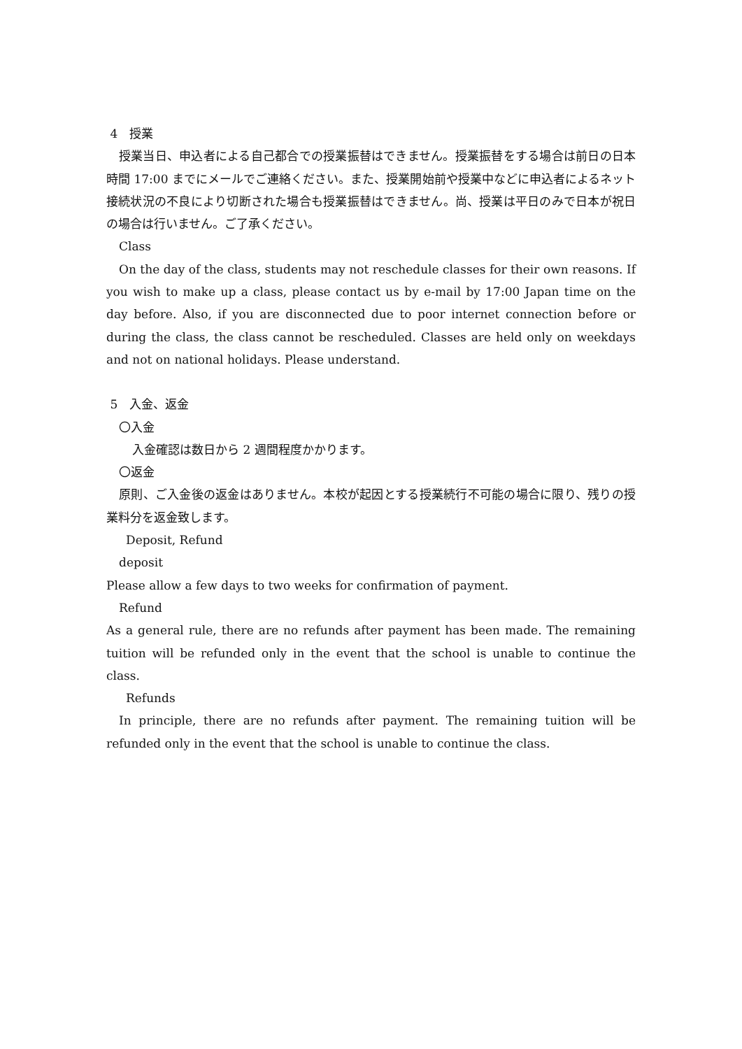4　授業
授業当日、申込者による自己都合での授業振替はできません。授業振替をする場合は前日の日本時間 17:00 までにメールでご連絡ください。また、授業開始前や授業中などに申込者によるネット接続状況の不良により切断された場合も授業振替はできません。尚、授業は平日のみで日本が祝日の場合は行いません。ご了承ください。
Class
On the day of the class, students may not reschedule classes for their own reasons. If you wish to make up a class, please contact us by e-mail by 17:00 Japan time on the day before. Also, if you are disconnected due to poor internet connection before or during the class, the class cannot be rescheduled. Classes are held only on weekdays and not on national holidays. Please understand.
5　入金、返金
〇入金
入金確認は数日から 2 週間程度かかります。
〇返金
原則、ご入金後の返金はありません。本校が起因とする授業続行不可能の場合に限り、残りの授業料分を返金致します。
Deposit, Refund
deposit
Please allow a few days to two weeks for confirmation of payment.
Refund
As a general rule, there are no refunds after payment has been made. The remaining tuition will be refunded only in the event that the school is unable to continue the class.
Refunds
In principle, there are no refunds after payment. The remaining tuition will be refunded only in the event that the school is unable to continue the class.